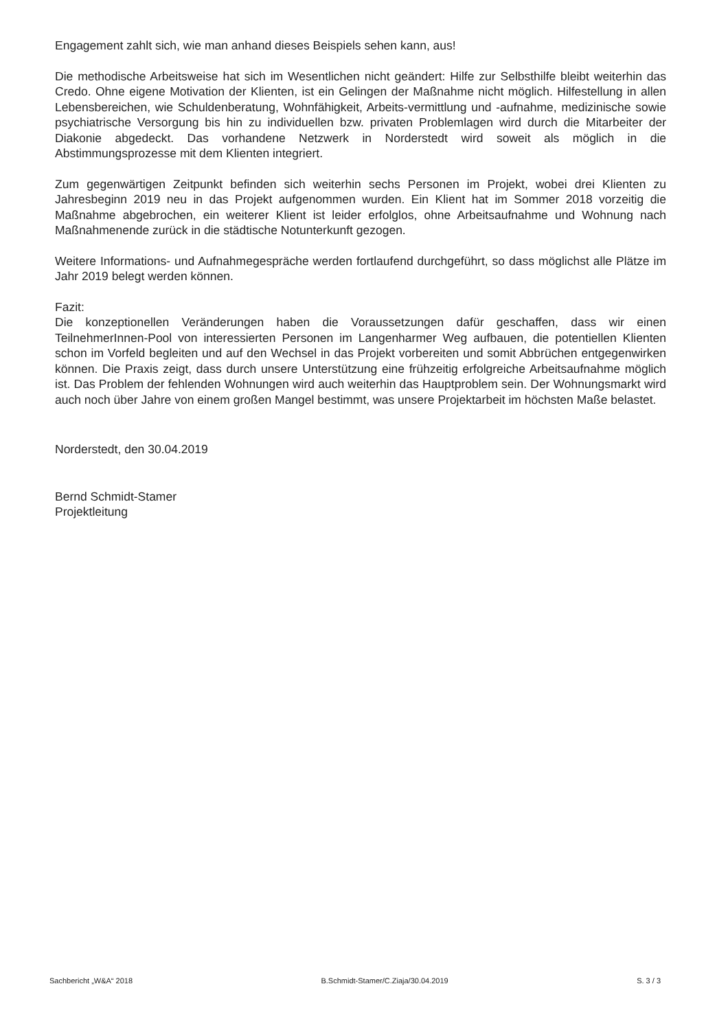Engagement zahlt sich, wie man anhand dieses Beispiels sehen kann, aus!
Die methodische Arbeitsweise hat sich im Wesentlichen nicht geändert: Hilfe zur Selbsthilfe bleibt weiterhin das Credo. Ohne eigene Motivation der Klienten, ist ein Gelingen der Maßnahme nicht möglich. Hilfestellung in allen Lebensbereichen, wie Schuldenberatung, Wohnfähigkeit, Arbeits-vermittlung und -aufnahme, medizinische sowie psychiatrische Versorgung bis hin zu individuellen bzw. privaten Problemlagen wird durch die Mitarbeiter der Diakonie abgedeckt. Das vorhandene Netzwerk in Norderstedt wird soweit als möglich in die Abstimmungsprozesse mit dem Klienten integriert.
Zum gegenwärtigen Zeitpunkt befinden sich weiterhin sechs Personen im Projekt, wobei drei Klienten zu Jahresbeginn 2019 neu in das Projekt aufgenommen wurden. Ein Klient hat im Sommer 2018 vorzeitig die Maßnahme abgebrochen, ein weiterer Klient ist leider erfolglos, ohne Arbeitsaufnahme und Wohnung nach Maßnahmenende zurück in die städtische Notunterkunft gezogen.
Weitere Informations- und Aufnahmegespräche werden fortlaufend durchgeführt, so dass möglichst alle Plätze im Jahr 2019 belegt werden können.
Fazit:
Die konzeptionellen Veränderungen haben die Voraussetzungen dafür geschaffen, dass wir einen TeilnehmerInnen-Pool von interessierten Personen im Langenharmer Weg aufbauen, die potentiellen Klienten schon im Vorfeld begleiten und auf den Wechsel in das Projekt vorbereiten und somit Abbrüchen entgegenwirken können. Die Praxis zeigt, dass durch unsere Unterstützung eine frühzeitig erfolgreiche Arbeitsaufnahme möglich ist. Das Problem der fehlenden Wohnungen wird auch weiterhin das Hauptproblem sein. Der Wohnungsmarkt wird auch noch über Jahre von einem großen Mangel bestimmt, was unsere Projektarbeit im höchsten Maße belastet.
Norderstedt, den 30.04.2019
Bernd Schmidt-Stamer
Projektleitung
Sachbericht „W&A“ 2018 B.Schmidt-Stamer/C.Ziaja/30.04.2019 S. 3 / 3